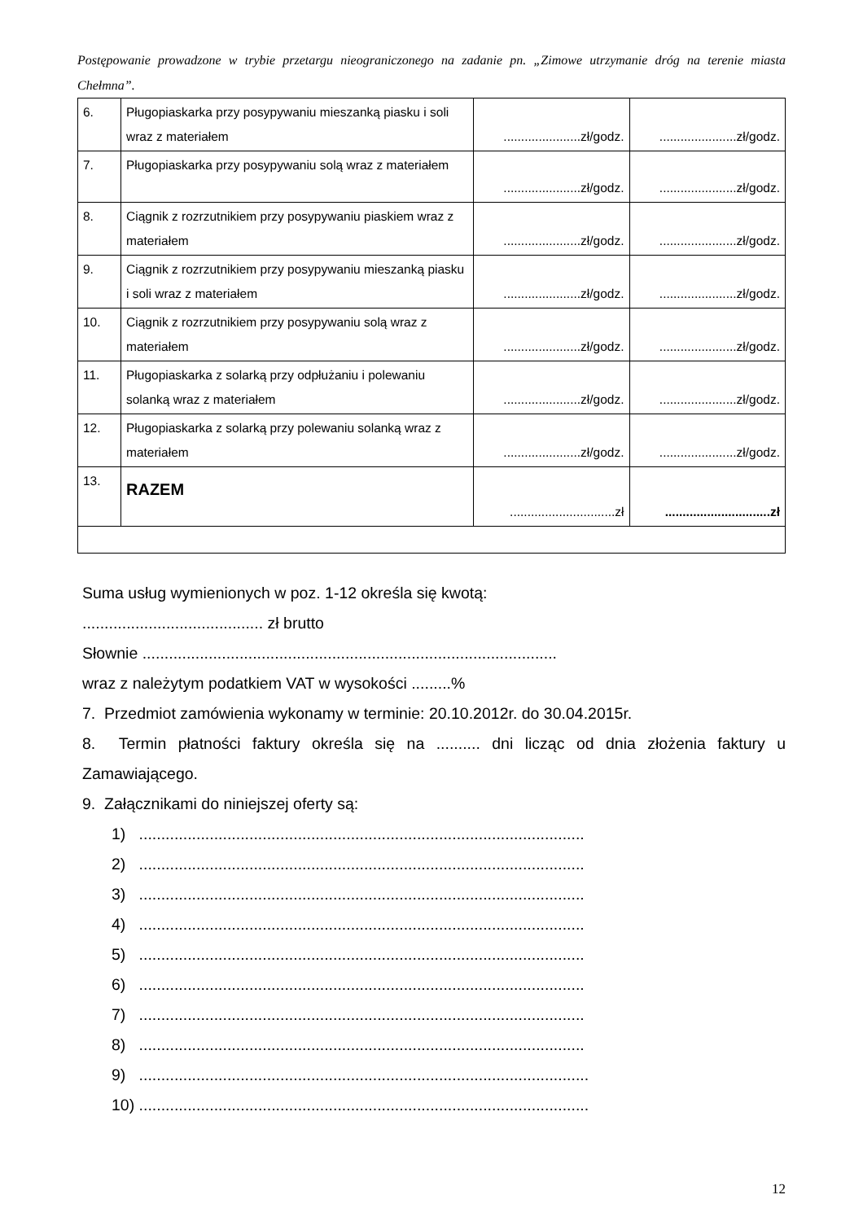Postępowanie prowadzone w trybie przetargu nieograniczonego na zadanie pn. „Zimowe utrzymanie dróg na terenie miasta Chełmna”.
| 6. | Pługopiaskarka przy posypywaniu mieszanką piasku i soli wraz z materiałem | ......................zł/godz. | ......................zł/godz. |
| 7. | Pługopiaskarka przy posypywaniu solą wraz z materiałem | ......................zł/godz. | ......................zł/godz. |
| 8. | Ciągnik z rozrzutnikiem przy posypywaniu piaskiem wraz z materiałem | ......................zł/godz. | ......................zł/godz. |
| 9. | Ciągnik z rozrzutnikiem przy posypywaniu mieszanką piasku i soli wraz z materiałem | ......................zł/godz. | ......................zł/godz. |
| 10. | Ciągnik z rozrzutnikiem przy posypywaniu solą wraz z materiałem | ......................zł/godz. | ......................zł/godz. |
| 11. | Pługopiaskarka z solarką przy odpłużaniu i polewaniu solanką wraz z materiałem | ......................zł/godz. | ......................zł/godz. |
| 12. | Pługopiaskarka z solarką przy polewaniu solanką wraz z materiałem | ......................zł/godz. | ......................zł/godz. |
| 13. | RAZEM | ..............................zł | ..............................zł |
Suma usług wymienionych w poz. 1-12 określa się kwotą:
......................................... zł brutto
Słownie ..............................................................................................
wraz z należytym podatkiem VAT w wysokości .........%
7. Przedmiot zamówienia wykonamy w terminie: 20.10.2012r. do 30.04.2015r.
8. Termin płatności faktury określa się na .......... dni licząc od dnia złożenia faktury u Zamawiającego.
9. Załącznikami do niniejszej oferty są:
1) .....................................................................................................
2) .....................................................................................................
3) .....................................................................................................
4) .....................................................................................................
5) .....................................................................................................
6) .....................................................................................................
7) .....................................................................................................
8) .....................................................................................................
9) ......................................................................................................
10) ......................................................................................................
12